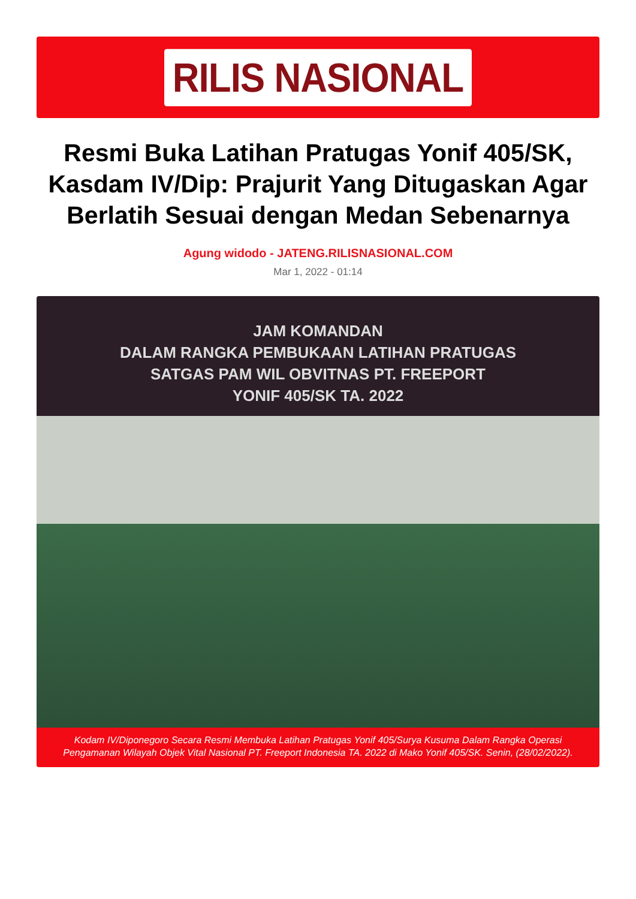RILIS NASIONAL
Resmi Buka Latihan Pratugas Yonif 405/SK, Kasdam IV/Dip: Prajurit Yang Ditugaskan Agar Berlatih Sesuai dengan Medan Sebenarnya
Agung widodo - JATENG.RILISNASIONAL.COM
Mar 1, 2022 - 01:14
JAM KOMANDAN
DALAM RANGKA PEMBUKAAN LATIHAN PRATUGAS
SATGAS PAM WIL OBVITNAS PT. FREEPORT
YONIF 405/SK TA. 2022
Kodam IV/Diponegoro Secara Resmi Membuka Latihan Pratugas Yonif 405/Surya Kusuma Dalam Rangka Operasi Pengamanan Wilayah Objek Vital Nasional PT. Freeport Indonesia TA. 2022 di Mako Yonif 405/SK. Senin, (28/02/2022).